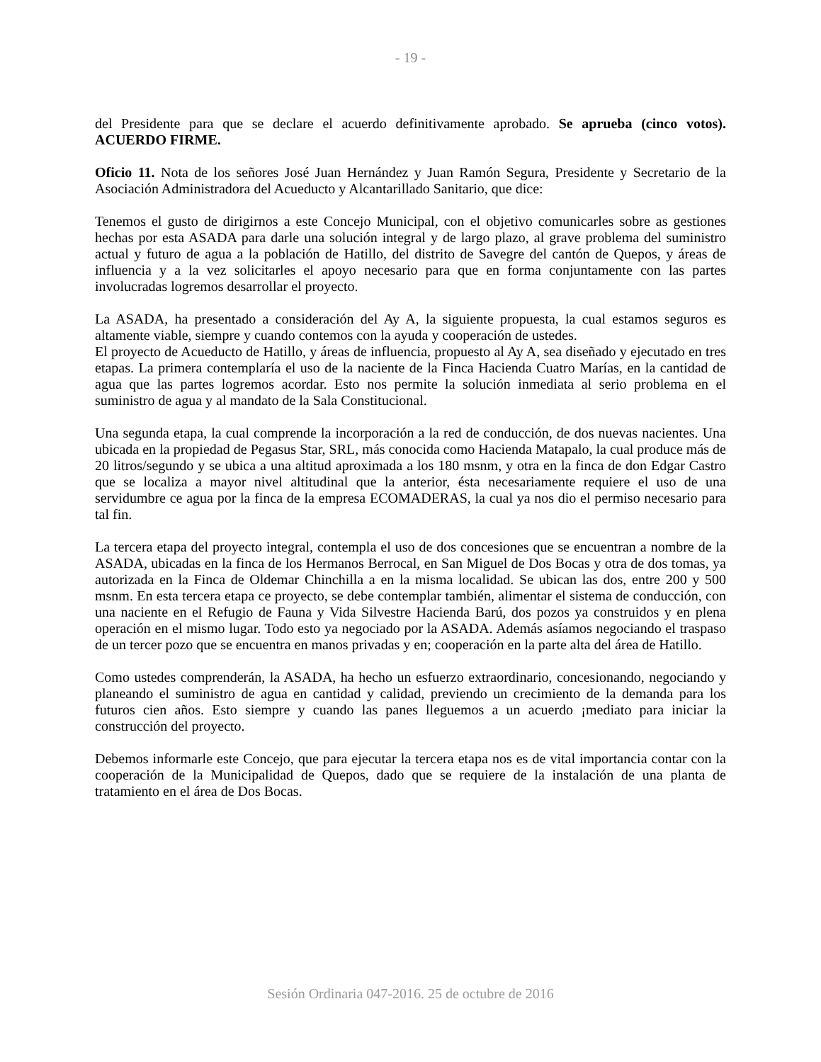- 19 -
del Presidente para que se declare el acuerdo definitivamente aprobado. Se aprueba (cinco votos). ACUERDO FIRME.
Oficio 11. Nota de los señores José Juan Hernández y Juan Ramón Segura, Presidente y Secretario de la Asociación Administradora del Acueducto y Alcantarillado Sanitario, que dice:
Tenemos el gusto de dirigirnos a este Concejo Municipal, con el objetivo comunicarles sobre as gestiones hechas por esta ASADA para darle una solución integral y de largo plazo, al grave problema del suministro actual y futuro de agua a la población de Hatillo, del distrito de Savegre del cantón de Quepos, y áreas de influencia y a la vez solicitarles el apoyo necesario para que en forma conjuntamente con las partes involucradas logremos desarrollar el proyecto.
La ASADA, ha presentado a consideración del Ay A, la siguiente propuesta, la cual estamos seguros es altamente viable, siempre y cuando contemos con la ayuda y cooperación de ustedes.
El proyecto de Acueducto de Hatillo, y áreas de influencia, propuesto al Ay A, sea diseñado y ejecutado en tres etapas. La primera contemplaría el uso de la naciente de la Finca Hacienda Cuatro Marías, en la cantidad de agua que las partes logremos acordar. Esto nos permite la solución inmediata al serio problema en el suministro de agua y al mandato de la Sala Constitucional.
Una segunda etapa, la cual comprende la incorporación a la red de conducción, de dos nuevas nacientes. Una ubicada en la propiedad de Pegasus Star, SRL, más conocida como Hacienda Matapalo, la cual produce más de 20 litros/segundo y se ubica a una altitud aproximada a los 180 msnm, y otra en la finca de don Edgar Castro que se localiza a mayor nivel altitudinal que la anterior, ésta necesariamente requiere el uso de una servidumbre ce agua por la finca de la empresa ECOMADERAS, la cual ya nos dio el permiso necesario para tal fin.
La tercera etapa del proyecto integral, contempla el uso de dos concesiones que se encuentran a nombre de la ASADA, ubicadas en la finca de los Hermanos Berrocal, en San Miguel de Dos Bocas y otra de dos tomas, ya autorizada en la Finca de Oldemar Chinchilla a en la misma localidad. Se ubican las dos, entre 200 y 500 msnm. En esta tercera etapa ce proyecto, se debe contemplar también, alimentar el sistema de conducción, con una naciente en el Refugio de Fauna y Vida Silvestre Hacienda Barú, dos pozos ya construidos y en plena operación en el mismo lugar. Todo esto ya negociado por la ASADA. Además asíamos negociando el traspaso de un tercer pozo que se encuentra en manos privadas y en; cooperación en la parte alta del área de Hatillo.
Como ustedes comprenderán, la ASADA, ha hecho un esfuerzo extraordinario, concesionando, negociando y planeando el suministro de agua en cantidad y calidad, previendo un crecimiento de la demanda para los futuros cien años. Esto siempre y cuando las panes lleguemos a un acuerdo ¡mediato para iniciar la construcción del proyecto.
Debemos informarle este Concejo, que para ejecutar la tercera etapa nos es de vital importancia contar con la cooperación de la Municipalidad de Quepos, dado que se requiere de la instalación de una planta de tratamiento en el área de Dos Bocas.
Sesión Ordinaria 047-2016. 25 de octubre de 2016